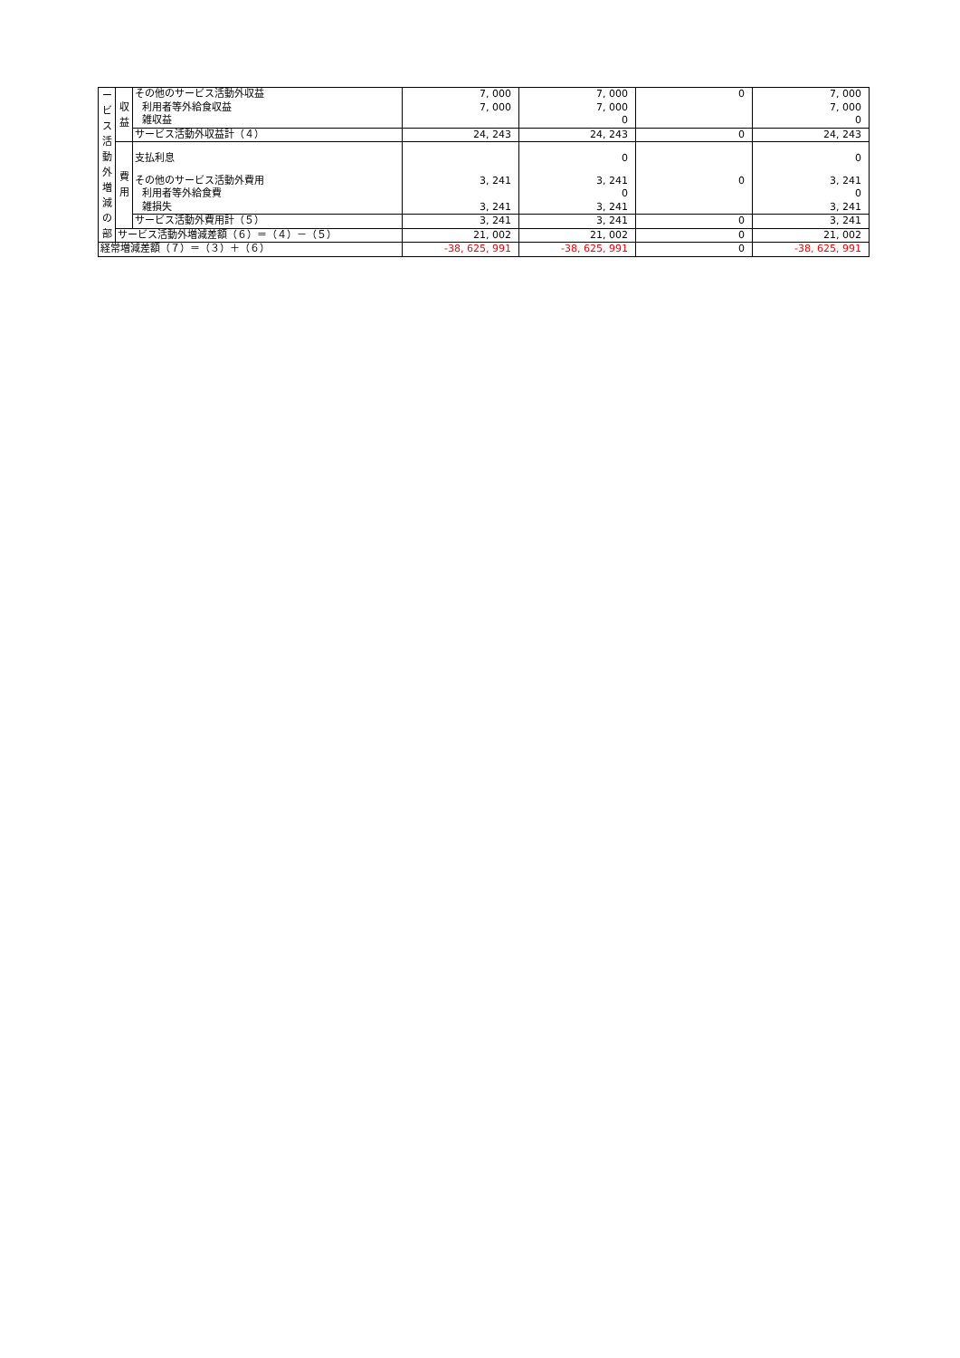| ー ビ ス 活 動 外 増 減 の 部 | 収 益 | その他のサービス活動外収益 | 7, 000 | 7, 000 | 0 | 7, 000 |
| | | 利用者等外給食収益 | 7, 000 | 7, 000 | | 7, 000 |
| | | 雑収益 | | 0 | | 0 |
| | | サービス活動外収益計（４） | 24, 243 | 24, 243 | 0 | 24, 243 |
| | 費 用 | 支払利息 | | 0 | | 0 |
| | | その他のサービス活動外費用 | 3, 241 | 3, 241 | 0 | 3, 241 |
| | | 利用者等外給食費 | | 0 | | 0 |
| | | 雑損失 | 3, 241 | 3, 241 | | 3, 241 |
| | | サービス活動外費用計（５） | 3, 241 | 3, 241 | 0 | 3, 241 |
| | サービス活動外増減差額（６）＝（４）－（５） | | 21, 002 | 21, 002 | 0 | 21, 002 |
| 経常増減差額（７）＝（３）＋（６） | | | -38, 625, 991 | -38, 625, 991 | 0 | -38, 625, 991 |